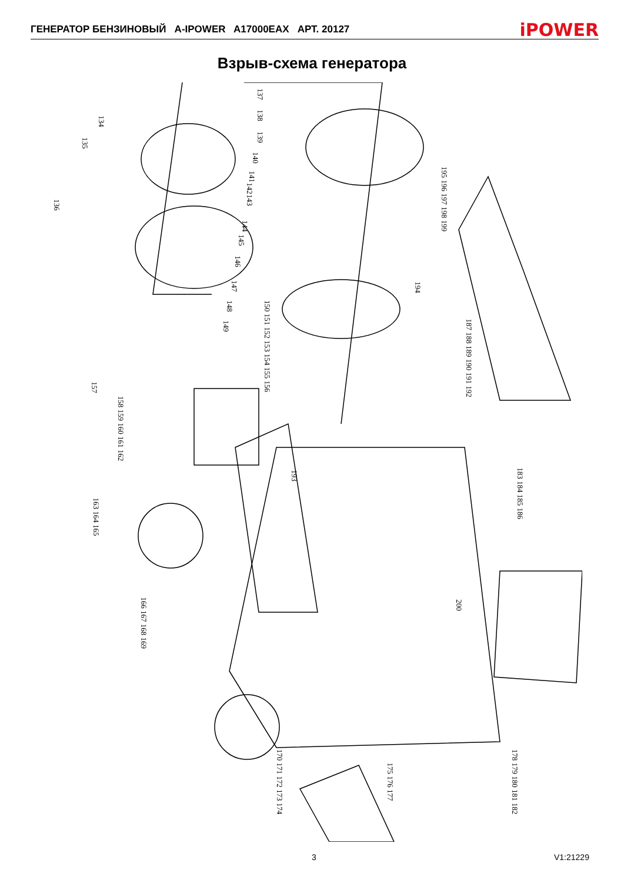ГЕНЕРАТОР БЕНЗИНОВЫЙ A-IPOWER A17000EAX АРТ. 20127
iPOWER
Взрыв-схема генератора
134
135
136
137
138
139
140
141
142
143
144
145
146
147
148
149
150 151 152 153 154 155 156
157
158 159 160 161 162
163 164 165
166 167 168 169
170 171 172 173 174 175 176 177 178 179 180 181 182
183 184 185 186
187 188 189 190 191 192
193
194
195 196 197 198 199
200
3 V1:21229